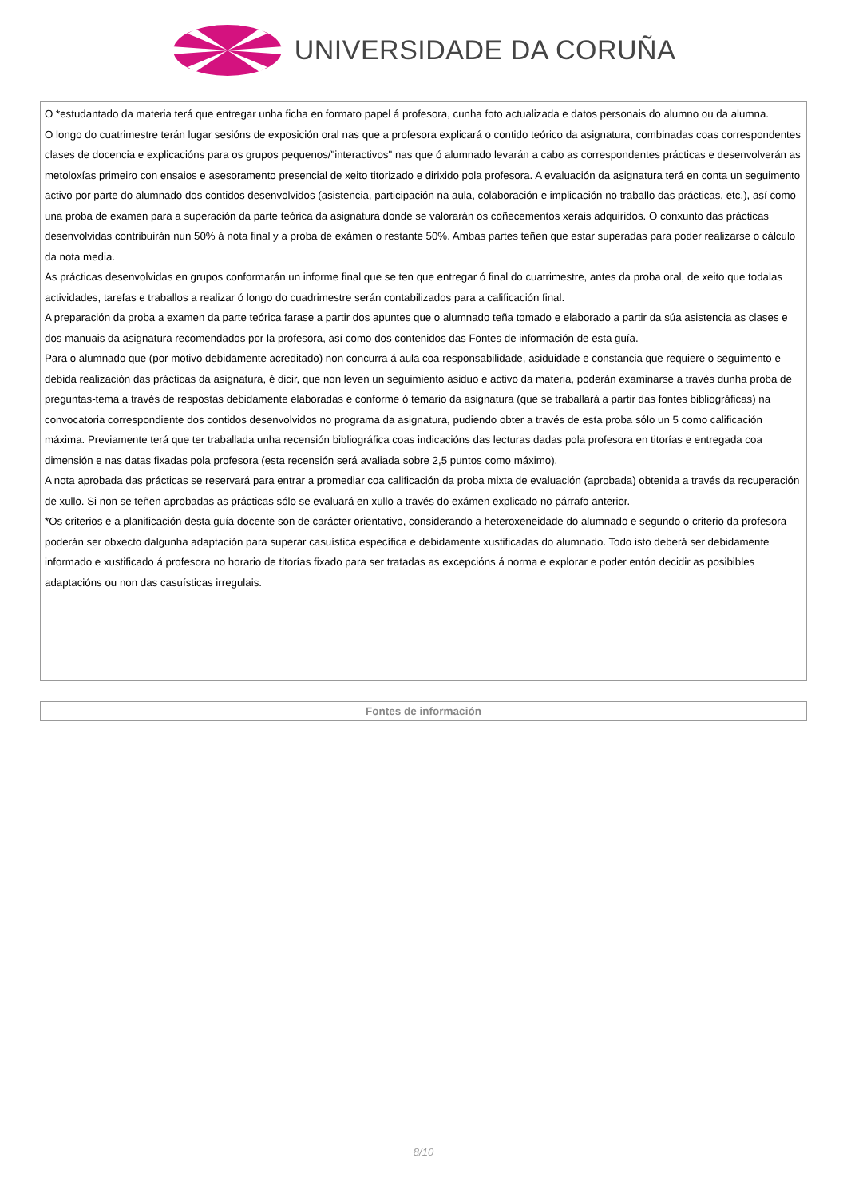UNIVERSIDADE DA CORUÑA
O *estudantado da materia terá que entregar unha ficha en formato papel á profesora, cunha foto actualizada e datos personais do alumno ou da alumna.
O longo do cuatrimestre terán lugar sesións de exposición oral nas que a profesora explicará o contido teórico da asignatura, combinadas coas correspondentes clases de docencia e explicacións para os grupos pequenos/"interactivos" nas que ó alumnado levarán a cabo as correspondentes prácticas e desenvolverán as metoloxías primeiro con ensaios e asesoramento presencial de xeito titorizado e dirixido pola profesora. A evaluación da asignatura terá en conta un seguimento activo por parte do alumnado dos contidos desenvolvidos (asistencia, participación na aula, colaboración e implicación no traballo das prácticas, etc.), así como una proba de examen para a superación da parte teórica da asignatura donde se valorarán os coñecementos xerais adquiridos. O conxunto das prácticas desenvolvidas contribuirán nun 50% á nota final y a proba de exámen o restante 50%. Ambas partes teñen que estar superadas para poder realizarse o cálculo da nota media.
As prácticas desenvolvidas en grupos conformarán un informe final que se ten que entregar ó final do cuatrimestre, antes da proba oral, de xeito que todalas actividades, tarefas e traballos a realizar ó longo do cuadrimestre serán contabilizados para a calificación final.
A preparación da proba a examen da parte teórica farase a partir dos apuntes que o alumnado teña tomado e elaborado a partir da súa asistencia as clases e dos manuais da asignatura recomendados por la profesora, así como dos contenidos das Fontes de información de esta guía.
Para o alumnado que (por motivo debidamente acreditado) non concurra á aula coa responsabilidade, asiduidade e constancia que requiere o seguimento e debida realización das prácticas da asignatura, é dicir, que non leven un seguimiento asiduo e activo da materia, poderán examinarse a través dunha proba de preguntas-tema a través de respostas debidamente elaboradas e conforme ó temario da asignatura (que se traballará a partir das fontes bibliográficas) na convocatoria correspondiente dos contidos desenvolvidos no programa da asignatura, pudiendo obter a través de esta proba sólo un 5 como calificación máxima. Previamente terá que ter traballada unha recensión bibliográfica coas indicacións das lecturas dadas pola profesora en titorías e entregada coa dimensión e nas datas fixadas pola profesora (esta recensión será avaliada sobre 2,5 puntos como máximo).
A nota aprobada das prácticas se reservará para entrar a promediar coa calificación da proba mixta de evaluación (aprobada) obtenida a través da recuperación de xullo. Si non se teñen aprobadas as prácticas sólo se evaluará en xullo a través do exámen explicado no párrafo anterior.
*Os criterios e a planificación desta guía docente son de carácter orientativo, considerando a heteroxeneidade do alumnado e segundo o criterio da profesora poderán ser obxecto dalgunha adaptación para superar casuística específica e debidamente xustificadas do alumnado. Todo isto deberá ser debidamente informado e xustificado á profesora no horario de titorías fixado para ser tratadas as excepcións á norma e explorar e poder entón decidir as posibibles adaptacións ou non das casuísticas irregulais.
| Fontes de información |
| --- |
8/10